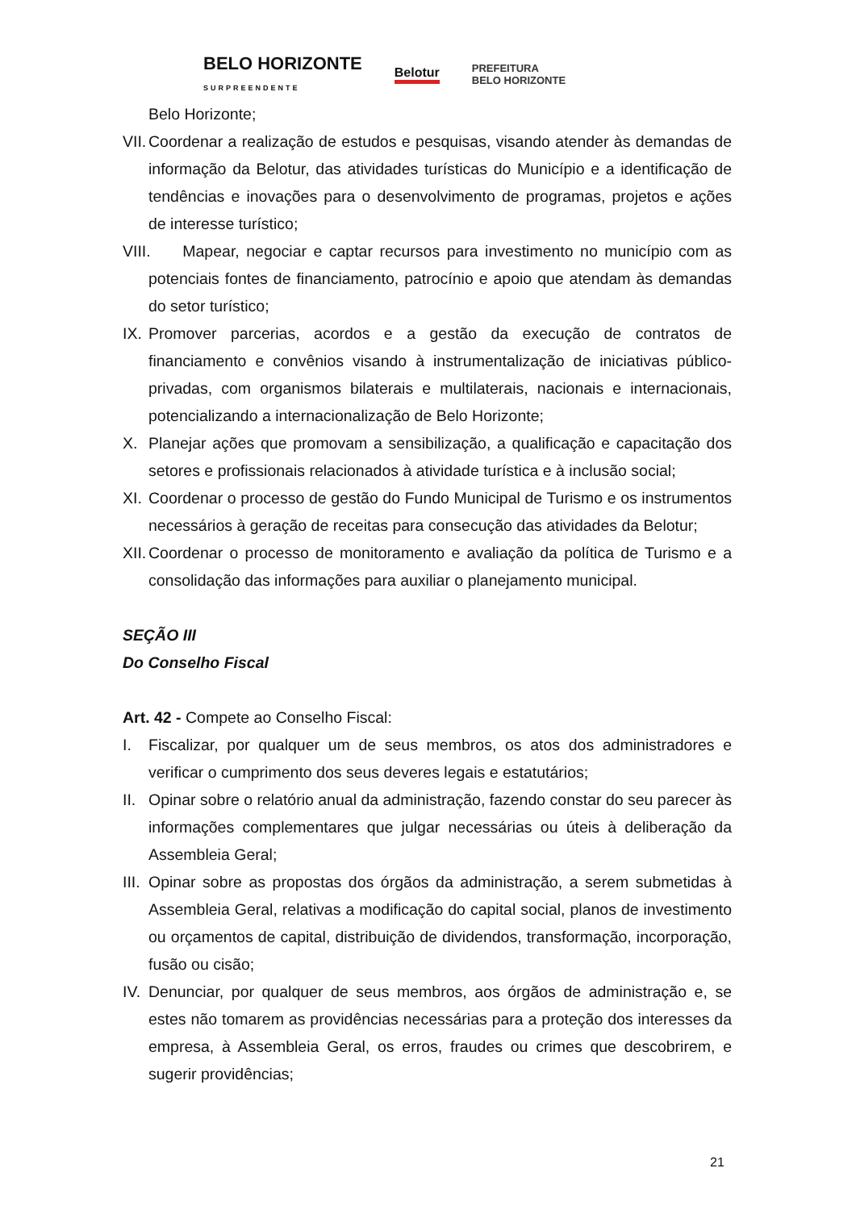BELO HORIZONTE
SURPREENDENTE Belotur PREFEITURA
BELO HORIZONTE
Belo Horizonte;
VII. Coordenar a realização de estudos e pesquisas, visando atender às demandas de informação da Belotur, das atividades turísticas do Município e a identificação de tendências e inovações para o desenvolvimento de programas, projetos e ações de interesse turístico;
VIII. Mapear, negociar e captar recursos para investimento no município com as potenciais fontes de financiamento, patrocínio e apoio que atendam às demandas do setor turístico;
IX. Promover parcerias, acordos e a gestão da execução de contratos de financiamento e convênios visando à instrumentalização de iniciativas público-privadas, com organismos bilaterais e multilaterais, nacionais e internacionais, potencializando a internacionalização de Belo Horizonte;
X. Planejar ações que promovam a sensibilização, a qualificação e capacitação dos setores e profissionais relacionados à atividade turística e à inclusão social;
XI. Coordenar o processo de gestão do Fundo Municipal de Turismo e os instrumentos necessários à geração de receitas para consecução das atividades da Belotur;
XII. Coordenar o processo de monitoramento e avaliação da política de Turismo e a consolidação das informações para auxiliar o planejamento municipal.
SEÇÃO III
Do Conselho Fiscal
Art. 42 - Compete ao Conselho Fiscal:
I. Fiscalizar, por qualquer um de seus membros, os atos dos administradores e verificar o cumprimento dos seus deveres legais e estatutários;
II. Opinar sobre o relatório anual da administração, fazendo constar do seu parecer às informações complementares que julgar necessárias ou úteis à deliberação da Assembleia Geral;
III. Opinar sobre as propostas dos órgãos da administração, a serem submetidas à Assembleia Geral, relativas a modificação do capital social, planos de investimento ou orçamentos de capital, distribuição de dividendos, transformação, incorporação, fusão ou cisão;
IV. Denunciar, por qualquer de seus membros, aos órgãos de administração e, se estes não tomarem as providências necessárias para a proteção dos interesses da empresa, à Assembleia Geral, os erros, fraudes ou crimes que descobrirem, e sugerir providências;
21